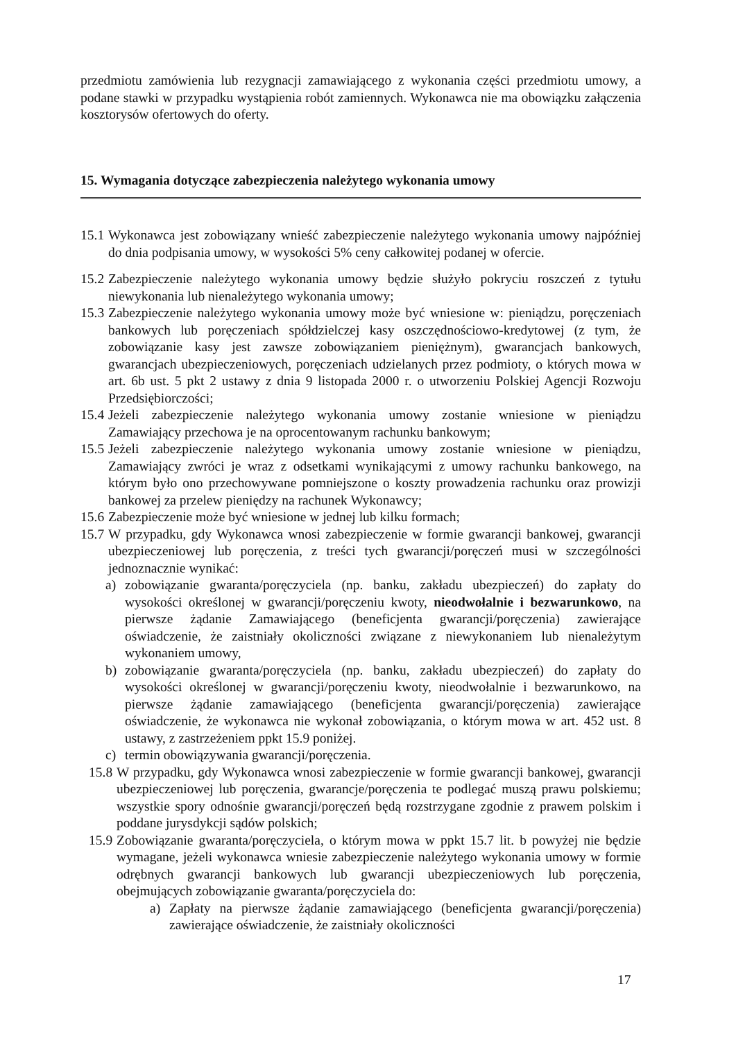przedmiotu zamówienia lub rezygnacji zamawiającego z wykonania części przedmiotu umowy, a podane stawki w przypadku wystąpienia robót zamiennych. Wykonawca nie ma obowiązku załączenia kosztorysów ofertowych do oferty.
15. Wymagania dotyczące zabezpieczenia należytego wykonania umowy
15.1
Wykonawca jest zobowiązany wnieść zabezpieczenie należytego wykonania umowy najpóźniej do dnia podpisania umowy, w wysokości 5% ceny całkowitej podanej w ofercie.
15.2
Zabezpieczenie należytego wykonania umowy będzie służyło pokryciu roszczeń z tytułu niewykonania lub nienależytego wykonania umowy;
15.3
Zabezpieczenie należytego wykonania umowy może być wniesione w: pieniądzu, poręczeniach bankowych lub poręczeniach spółdzielczej kasy oszczędnościowo-kredytowej (z tym, że zobowiązanie kasy jest zawsze zobowiązaniem pieniężnym), gwarancjach bankowych, gwarancjach ubezpieczeniowych, poręczeniach udzielanych przez podmioty, o których mowa w art. 6b ust. 5 pkt 2 ustawy z dnia 9 listopada 2000 r. o utworzeniu Polskiej Agencji Rozwoju Przedsiębiorczości;
15.4
Jeżeli zabezpieczenie należytego wykonania umowy zostanie wniesione w pieniądzu Zamawiający przechowa je na oprocentowanym rachunku bankowym;
15.5
Jeżeli zabezpieczenie należytego wykonania umowy zostanie wniesione w pieniądzu, Zamawiający zwróci je wraz z odsetkami wynikającymi z umowy rachunku bankowego, na którym było ono przechowywane pomniejszone o koszty prowadzenia rachunku oraz prowizji bankowej za przelew pieniędzy na rachunek Wykonawcy;
15.6
Zabezpieczenie może być wniesione w jednej lub kilku formach;
15.7
W przypadku, gdy Wykonawca wnosi zabezpieczenie w formie gwarancji bankowej, gwarancji ubezpieczeniowej lub poręczenia, z treści tych gwarancji/poręczeń musi w szczególności jednoznacznie wynikać:
a) zobowiązanie gwaranta/poręczyciela (np. banku, zakładu ubezpieczeń) do zapłaty do wysokości określonej w gwarancji/poręczeniu kwoty, nieodwołalnie i bezwarunkowo, na pierwsze żądanie Zamawiającego (beneficjenta gwarancji/poręczenia) zawierające oświadczenie, że zaistniały okoliczności związane z niewykonaniem lub nienależytym wykonaniem umowy,
b) zobowiązanie gwaranta/poręczyciela (np. banku, zakładu ubezpieczeń) do zapłaty do wysokości określonej w gwarancji/poręczeniu kwoty, nieodwołalnie i bezwarunkowo, na pierwsze żądanie zamawiającego (beneficjenta gwarancji/poręczenia) zawierające oświadczenie, że wykonawca nie wykonał zobowiązania, o którym mowa w art. 452 ust. 8 ustawy, z zastrzeżeniem ppkt 15.9 poniżej.
c) termin obowiązywania gwarancji/poręczenia.
15.8
W przypadku, gdy Wykonawca wnosi zabezpieczenie w formie gwarancji bankowej, gwarancji ubezpieczeniowej lub poręczenia, gwarancje/poręczenia te podlegać muszą prawu polskiemu; wszystkie spory odnośnie gwarancji/poręczeń będą rozstrzygane zgodnie z prawem polskim i poddane jurysdykcji sądów polskich;
15.9
Zobowiązanie gwaranta/poręczyciela, o którym mowa w ppkt 15.7 lit. b powyżej nie będzie wymagane, jeżeli wykonawca wniesie zabezpieczenie należytego wykonania umowy w formie odrębnych gwarancji bankowych lub gwarancji ubezpieczeniowych lub poręczenia, obejmujących zobowiązanie gwaranta/poręczyciela do:
a) Zapłaty na pierwsze żądanie zamawiającego (beneficjenta gwarancji/poręczenia) zawierające oświadczenie, że zaistniały okoliczności
17